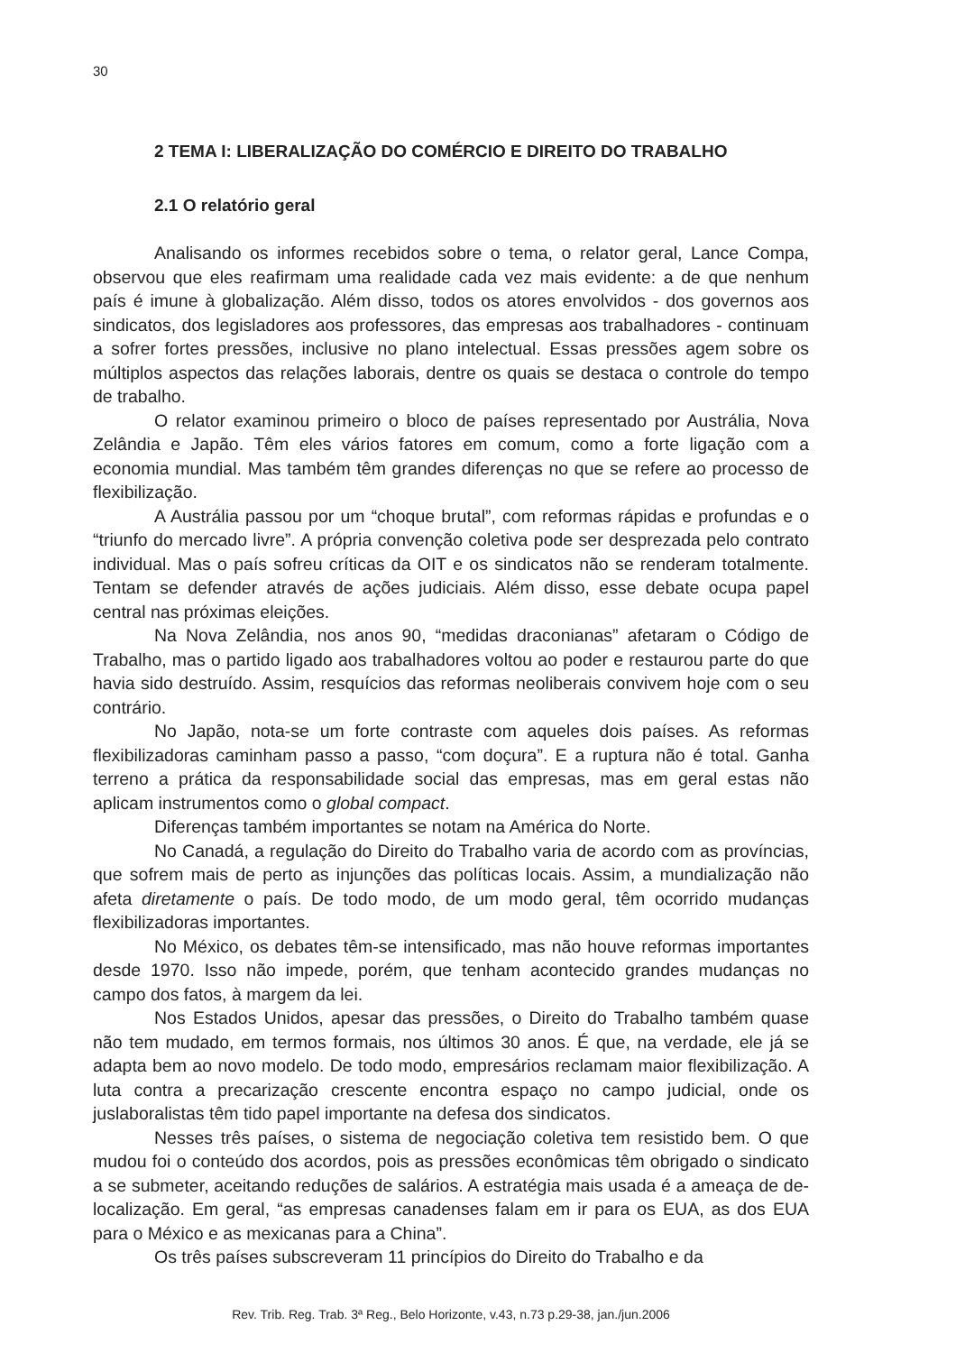30
2 TEMA I: LIBERALIZAÇÃO DO COMÉRCIO E DIREITO DO TRABALHO
2.1 O relatório geral
Analisando os informes recebidos sobre o tema, o relator geral, Lance Compa, observou que eles reafirmam uma realidade cada vez mais evidente: a de que nenhum país é imune à globalização. Além disso, todos os atores envolvidos - dos governos aos sindicatos, dos legisladores aos professores, das empresas aos trabalhadores - continuam a sofrer fortes pressões, inclusive no plano intelectual. Essas pressões agem sobre os múltiplos aspectos das relações laborais, dentre os quais se destaca o controle do tempo de trabalho.
O relator examinou primeiro o bloco de países representado por Austrália, Nova Zelândia e Japão. Têm eles vários fatores em comum, como a forte ligação com a economia mundial. Mas também têm grandes diferenças no que se refere ao processo de flexibilização.
A Austrália passou por um “choque brutal”, com reformas rápidas e profundas e o “triunfo do mercado livre”. A própria convenção coletiva pode ser desprezada pelo contrato individual. Mas o país sofreu críticas da OIT e os sindicatos não se renderam totalmente. Tentam se defender através de ações judiciais. Além disso, esse debate ocupa papel central nas próximas eleições.
Na Nova Zelândia, nos anos 90, “medidas draconianas” afetaram o Código de Trabalho, mas o partido ligado aos trabalhadores voltou ao poder e restaurou parte do que havia sido destruído. Assim, resquícios das reformas neoliberais convivem hoje com o seu contrário.
No Japão, nota-se um forte contraste com aqueles dois países. As reformas flexibilizadoras caminham passo a passo, “com doçura”. E a ruptura não é total. Ganha terreno a prática da responsabilidade social das empresas, mas em geral estas não aplicam instrumentos como o global compact.
Diferenças também importantes se notam na América do Norte.
No Canadá, a regulação do Direito do Trabalho varia de acordo com as províncias, que sofrem mais de perto as injunções das políticas locais. Assim, a mundialização não afeta diretamente o país. De todo modo, de um modo geral, têm ocorrido mudanças flexibilizadoras importantes.
No México, os debates têm-se intensificado, mas não houve reformas importantes desde 1970. Isso não impede, porém, que tenham acontecido grandes mudanças no campo dos fatos, à margem da lei.
Nos Estados Unidos, apesar das pressões, o Direito do Trabalho também quase não tem mudado, em termos formais, nos últimos 30 anos. É que, na verdade, ele já se adapta bem ao novo modelo. De todo modo, empresários reclamam maior flexibilização. A luta contra a precarização crescente encontra espaço no campo judicial, onde os juslaboralistas têm tido papel importante na defesa dos sindicatos.
Nesses três países, o sistema de negociação coletiva tem resistido bem. O que mudou foi o conteúdo dos acordos, pois as pressões econômicas têm obrigado o sindicato a se submeter, aceitando reduções de salários. A estratégia mais usada é a ameaça de de-localização. Em geral, “as empresas canadenses falam em ir para os EUA, as dos EUA para o México e as mexicanas para a China”.
Os três países subscreveram 11 princípios do Direito do Trabalho e da
Rev. Trib. Reg. Trab. 3ª Reg., Belo Horizonte, v.43, n.73 p.29-38, jan./jun.2006